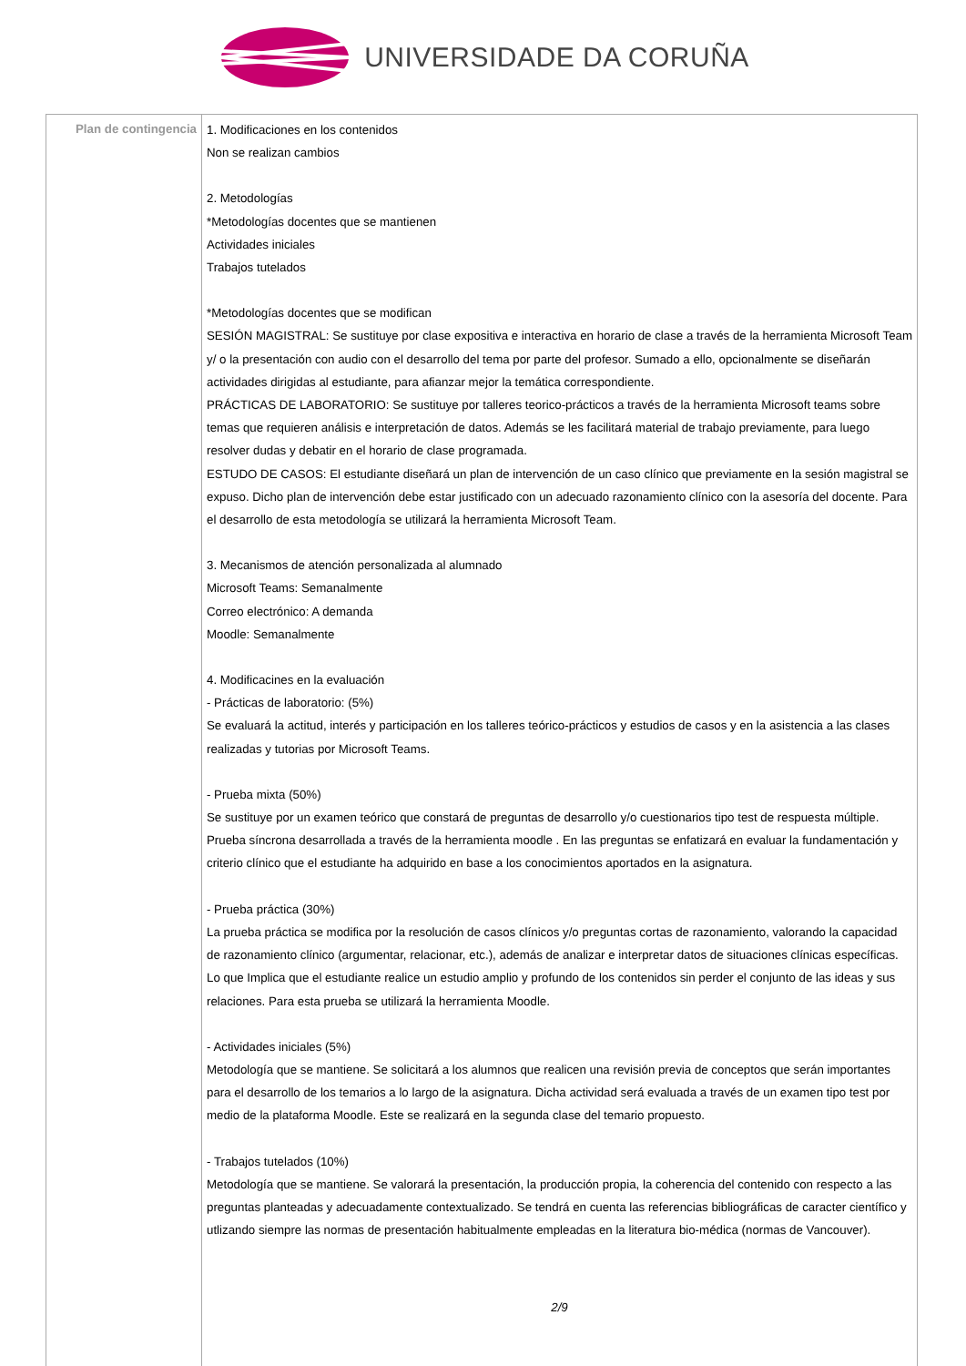UNIVERSIDADE DA CORUÑA
| Plan de contingencia | 1. Modificaciones en los contenidos Non se realizan cambios 2. Metodologías *Metodologías docentes que se mantienen Actividades iniciales Trabajos tutelados *Metodologías docentes que se modifican SESIÓN MAGISTRAL: Se sustituye por clase expositiva e interactiva en horario de clase a través de la herramienta Microsoft Team y/ o la presentación con audio con el desarrollo del tema por parte del profesor. Sumado a ello, opcionalmente se diseñarán actividades dirigidas al estudiante, para afianzar mejor la temática correspondiente. PRÁCTICAS DE LABORATORIO: Se sustituye por talleres teorico-prácticos a través de la herramienta Microsoft teams sobre temas que requieren análisis e interpretación de datos. Además se les facilitará material de trabajo previamente, para luego resolver dudas y debatir en el horario de clase programada. ESTUDO DE CASOS: El estudiante diseñará un plan de intervención de un caso clínico que previamente en la sesión magistral se expuso. Dicho plan de intervención debe estar justificado con un adecuado razonamiento clínico con la asesoría del docente. Para el desarrollo de esta metodología se utilizará la herramienta Microsoft Team. 3. Mecanismos de atención personalizada al alumnado Microsoft Teams: Semanalmente Correo electrónico: A demanda Moodle: Semanalmente 4. Modificacines en la evaluación - Prácticas de laboratorio: (5%) Se evaluará la actitud, interés y participación en los talleres teórico-prácticos y estudios de casos y en la asistencia a las clases realizadas y tutorias por Microsoft Teams. - Prueba mixta (50%) Se sustituye por un examen teórico que constará de preguntas de desarrollo y/o cuestionarios tipo test de respuesta múltiple. Prueba síncrona desarrollada a través de la herramienta moodle . En las preguntas se enfatizará en evaluar la fundamentación y criterio clínico que el estudiante ha adquirido en base a los conocimientos aportados en la asignatura. - Prueba práctica (30%) La prueba práctica se modifica por la resolución de casos clínicos y/o preguntas cortas de razonamiento, valorando la capacidad de razonamiento clínico (argumentar, relacionar, etc.), además de analizar e interpretar datos de situaciones clínicas específicas. Lo que Implica que el estudiante realice un estudio amplio y profundo de los contenidos sin perder el conjunto de las ideas y sus relaciones. Para esta prueba se utilizará la herramienta Moodle. - Actividades iniciales (5%) Metodología que se mantiene. Se solicitará a los alumnos que realicen una revisión previa de conceptos que serán importantes para el desarrollo de los temarios a lo largo de la asignatura. Dicha actividad será evaluada a través de un examen tipo test por medio de la plataforma Moodle. Este se realizará en la segunda clase del temario propuesto. - Trabajos tutelados (10%) Metodología que se mantiene. Se valorará la presentación, la producción propia, la coherencia del contenido con respecto a las preguntas planteadas y adecuadamente contextualizado. Se tendrá en cuenta las referencias bibliográficas de caracter científico y utlizando siempre las normas de presentación habitualmente empleadas en la literatura bio-médica (normas de Vancouver). 2/9 |